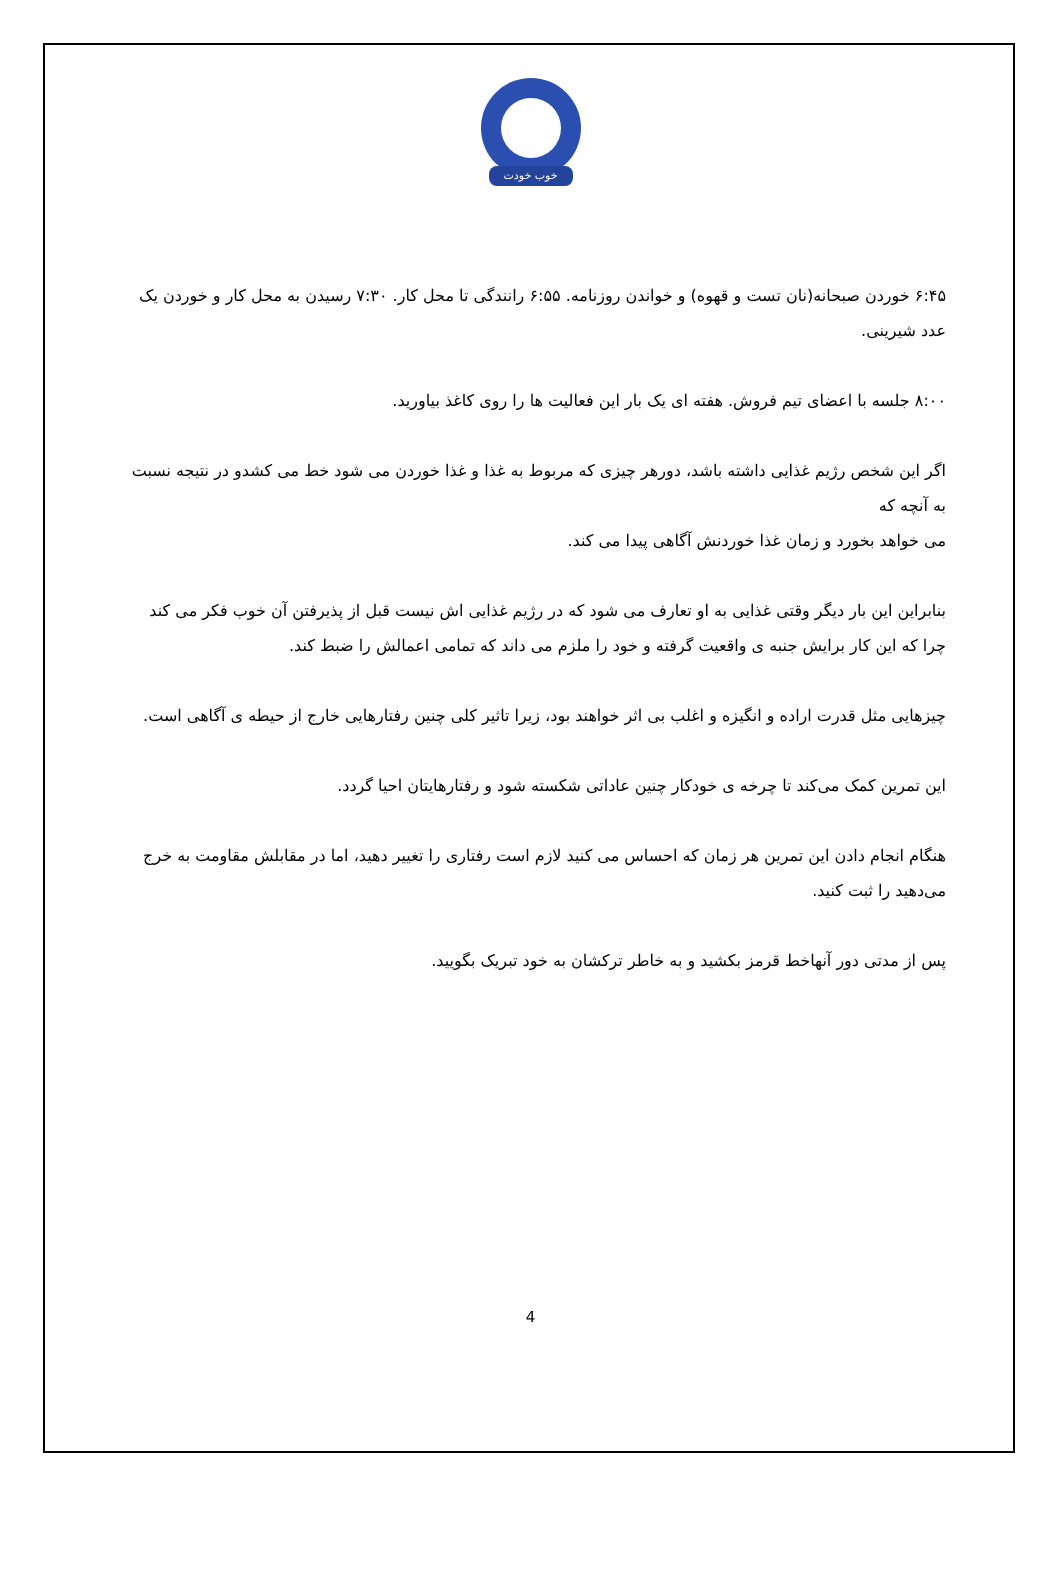خوب خودت
۶:۴۵ خوردن صبحانه(نان تست و قهوه) و خواندن روزنامه. ۶:۵۵ رانندگی تا محل کار. ۷:۳۰ رسیدن به محل کار و خوردن یک عدد شیرینی.
۸:۰۰ جلسه با اعضای تیم فروش. هفته ای یک بار این فعالیت ها را روی کاغذ بیاورید.
اگر این شخص رژیم غذایی داشته باشد، دورهر چیزی که مربوط به غذا و غذا خوردن می شود خط می کشدو در نتیجه نسبت به آنچه که
می خواهد بخورد و زمان غذا خوردنش آگاهی پیدا می کند.
بنابراین این بار دیگر وقتی غذایی به او تعارف می شود که در رژیم غذایی اش نیست قبل از پذیرفتن آن خوب فکر می کند چرا که این کار برایش جنبه ی واقعیت گرفته و خود را ملزم می داند که تمامی اعمالش را ضبط کند.
چیزهایی مثل قدرت اراده و انگیزه و اغلب بی اثر خواهند بود، زیرا تاثیر کلی چنین رفتارهایی خارج از حیطه ی آگاهی است.
این تمرین کمک می‌کند تا چرخه ی خودکار چنین عاداتی شکسته شود و رفتارهایتان احیا گردد.
هنگام انجام دادن این تمرین هر زمان که احساس می کنید لازم است رفتاری را تغییر دهید، اما در مقابلش مقاومت به خرج می‌دهید را ثبت کنید.
پس از مدتی دور آنهاخط قرمز بکشید و به خاطر ترکشان به خود تبریک بگویید.
4